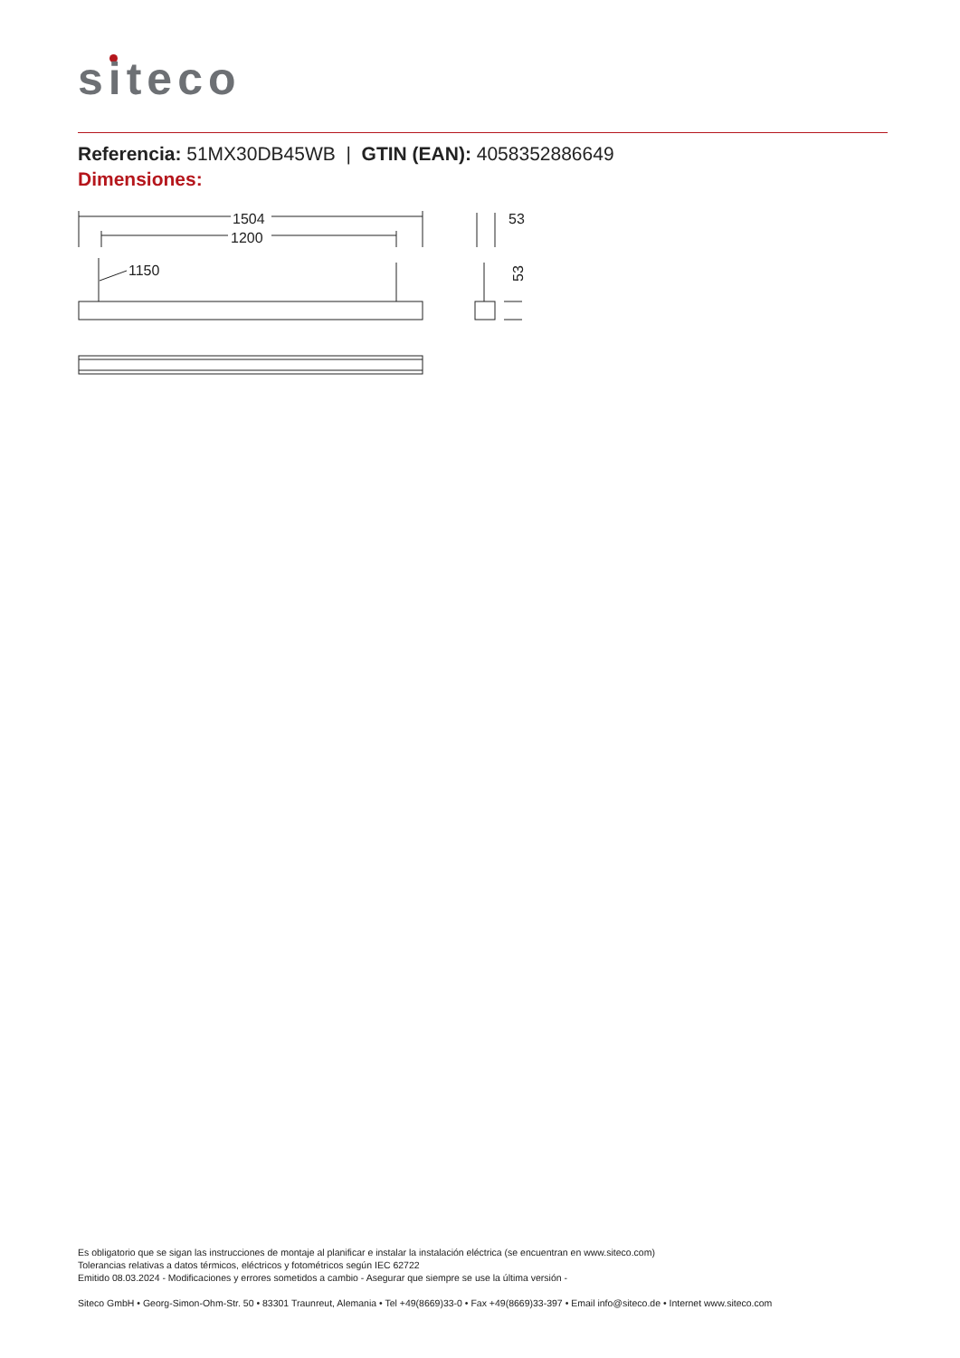siteco
Referencia: 51MX30DB45WB | GTIN (EAN): 4058352886649
Dimensiones:
1504
1200
1150
53
53
Es obligatorio que se sigan las instrucciones de montaje al planificar e instalar la instalación eléctrica (se encuentran en www.siteco.com)
Tolerancias relativas a datos térmicos, eléctricos y fotométricos según IEC 62722
Emitido 08.03.2024 - Modificaciones y errores sometidos a cambio - Asegurar que siempre se use la última versión -
Siteco GmbH • Georg-Simon-Ohm-Str. 50 • 83301 Traunreut, Alemania • Tel +49(8669)33-0 • Fax +49(8669)33-397 • Email info@siteco.de • Internet www.siteco.com